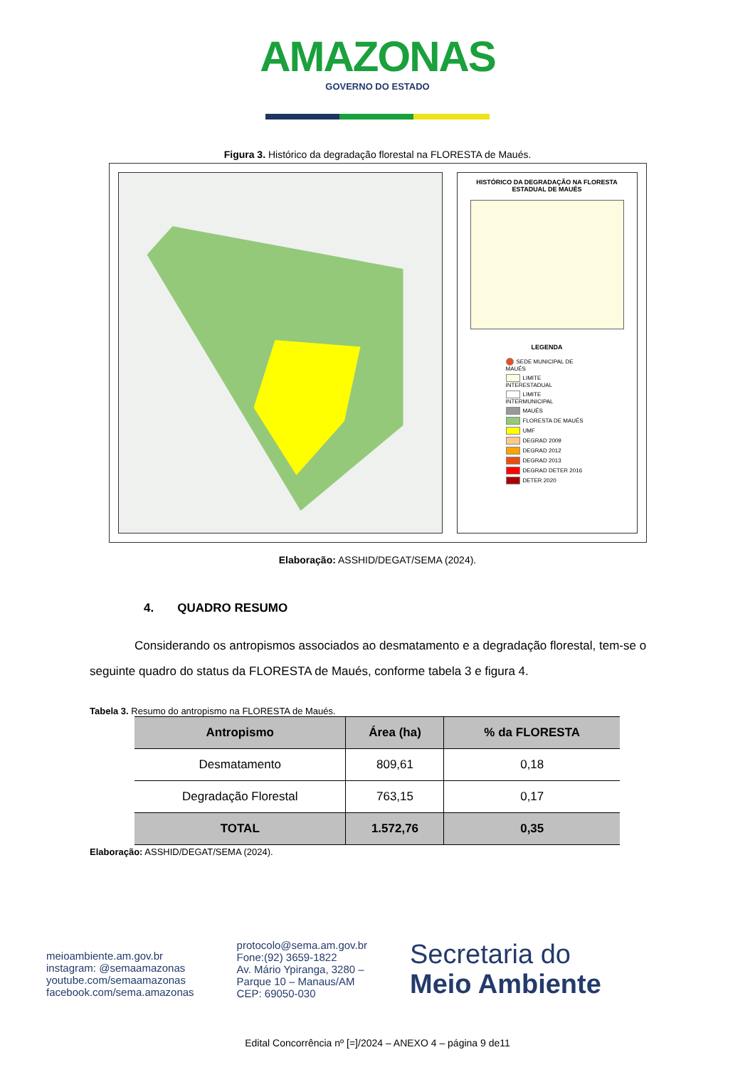AMAZONAS GOVERNO DO ESTADO
Figura 3. Histórico da degradação florestal na FLORESTA de Maués.
HISTÓRICO DA DEGRADAÇÃO NA FLORESTA ESTADUAL DE MAUÉS
LEGENDA
SEDE MUNICIPAL DE MAUÉS
LIMITE INTERESTADUAL
LIMITE INTERMUNICIPAL
MAUÉS
FLORESTA DE MAUÉS
UMF
DEGRAD 2009
DEGRAD 2012
DEGRAD 2013
DEGRAD DETER 2016
DETER 2020
Elaboração: ASSHID/DEGAT/SEMA (2024).
4. QUADRO RESUMO
Considerando os antropismos associados ao desmatamento e a degradação florestal, tem-se o seguinte quadro do status da FLORESTA de Maués, conforme tabela 3 e figura 4.
Tabela 3. Resumo do antropismo na FLORESTA de Maués.
| Antropismo | Área (ha) | % da FLORESTA |
| --- | --- | --- |
| Desmatamento | 809,61 | 0,18 |
| Degradação Florestal | 763,15 | 0,17 |
| TOTAL | 1.572,76 | 0,35 |
Elaboração: ASSHID/DEGAT/SEMA (2024).
meioambiente.am.gov.br
instagram: @semaamazonas
youtube.com/semaamazonas
facebook.com/sema.amazonas
protocolo@sema.am.gov.br
Fone:(92) 3659-1822
Av. Mário Ypiranga, 3280 –
Parque 10 – Manaus/AM
CEP: 69050-030
Secretaria do
Meio Ambiente
Edital Concorrência nº [=]/2024 – ANEXO 4 – página 9 de11